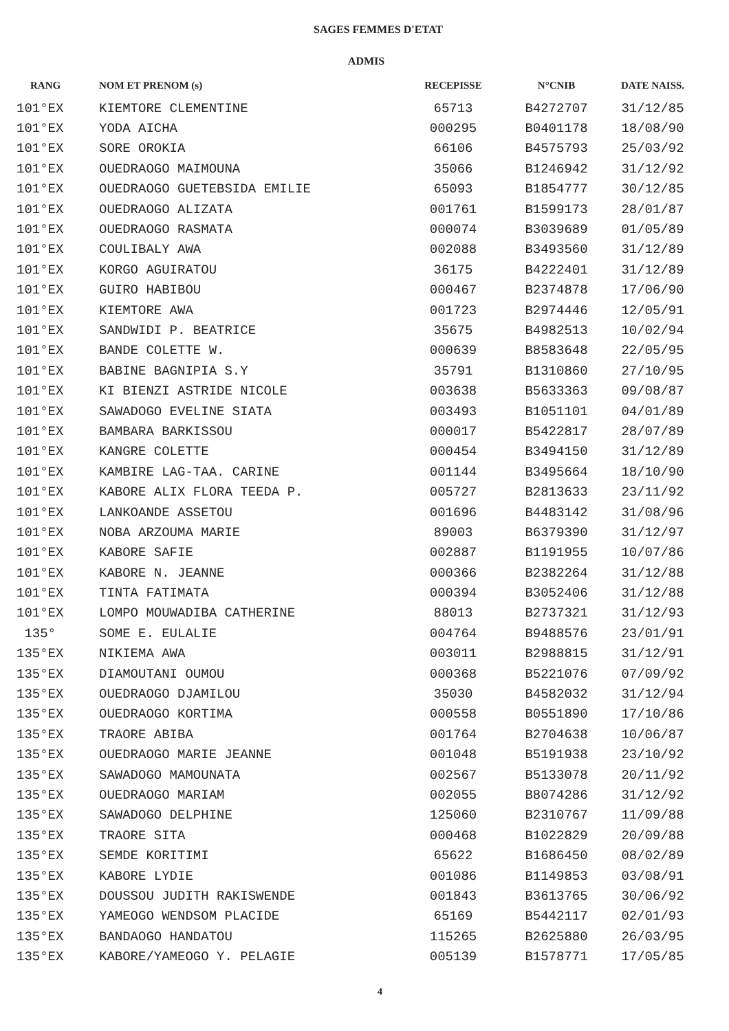SAGES FEMMES D'ETAT
ADMIS
| RANG | NOM ET PRENOM (s) | RECEPISSE | N°CNIB | DATE NAISS. |
| --- | --- | --- | --- | --- |
| 101°EX | KIEMTORE CLEMENTINE | 65713 | B4272707 | 31/12/85 |
| 101°EX | YODA AICHA | 000295 | B0401178 | 18/08/90 |
| 101°EX | SORE OROKIA | 66106 | B4575793 | 25/03/92 |
| 101°EX | OUEDRAOGO MAIMOUNA | 35066 | B1246942 | 31/12/92 |
| 101°EX | OUEDRAOGO GUETEBSIDA EMILIE | 65093 | B1854777 | 30/12/85 |
| 101°EX | OUEDRAOGO ALIZATA | 001761 | B1599173 | 28/01/87 |
| 101°EX | OUEDRAOGO RASMATA | 000074 | B3039689 | 01/05/89 |
| 101°EX | COULIBALY AWA | 002088 | B3493560 | 31/12/89 |
| 101°EX | KORGO AGUIRATOU | 36175 | B4222401 | 31/12/89 |
| 101°EX | GUIRO HABIBOU | 000467 | B2374878 | 17/06/90 |
| 101°EX | KIEMTORE AWA | 001723 | B2974446 | 12/05/91 |
| 101°EX | SANDWIDI P. BEATRICE | 35675 | B4982513 | 10/02/94 |
| 101°EX | BANDE COLETTE W. | 000639 | B8583648 | 22/05/95 |
| 101°EX | BABINE BAGNIPIA S.Y | 35791 | B1310860 | 27/10/95 |
| 101°EX | KI BIENZI ASTRIDE NICOLE | 003638 | B5633363 | 09/08/87 |
| 101°EX | SAWADOGO EVELINE SIATA | 003493 | B1051101 | 04/01/89 |
| 101°EX | BAMBARA BARKISSOU | 000017 | B5422817 | 28/07/89 |
| 101°EX | KANGRE COLETTE | 000454 | B3494150 | 31/12/89 |
| 101°EX | KAMBIRE LAG-TAA. CARINE | 001144 | B3495664 | 18/10/90 |
| 101°EX | KABORE ALIX FLORA TEEDA P. | 005727 | B2813633 | 23/11/92 |
| 101°EX | LANKOANDE ASSETOU | 001696 | B4483142 | 31/08/96 |
| 101°EX | NOBA ARZOUMA MARIE | 89003 | B6379390 | 31/12/97 |
| 101°EX | KABORE SAFIE | 002887 | B1191955 | 10/07/86 |
| 101°EX | KABORE N. JEANNE | 000366 | B2382264 | 31/12/88 |
| 101°EX | TINTA FATIMATA | 000394 | B3052406 | 31/12/88 |
| 101°EX | LOMPO MOUWADIBA CATHERINE | 88013 | B2737321 | 31/12/93 |
| 135° | SOME E. EULALIE | 004764 | B9488576 | 23/01/91 |
| 135°EX | NIKIEMA AWA | 003011 | B2988815 | 31/12/91 |
| 135°EX | DIAMOUTANI OUMOU | 000368 | B5221076 | 07/09/92 |
| 135°EX | OUEDRAOGO DJAMILOU | 35030 | B4582032 | 31/12/94 |
| 135°EX | OUEDRAOGO KORTIMA | 000558 | B0551890 | 17/10/86 |
| 135°EX | TRAORE ABIBA | 001764 | B2704638 | 10/06/87 |
| 135°EX | OUEDRAOGO MARIE JEANNE | 001048 | B5191938 | 23/10/92 |
| 135°EX | SAWADOGO MAMOUNATA | 002567 | B5133078 | 20/11/92 |
| 135°EX | OUEDRAOGO MARIAM | 002055 | B8074286 | 31/12/92 |
| 135°EX | SAWADOGO DELPHINE | 125060 | B2310767 | 11/09/88 |
| 135°EX | TRAORE SITA | 000468 | B1022829 | 20/09/88 |
| 135°EX | SEMDE KORITIMI | 65622 | B1686450 | 08/02/89 |
| 135°EX | KABORE LYDIE | 001086 | B1149853 | 03/08/91 |
| 135°EX | DOUSSOU JUDITH RAKISWENDE | 001843 | B3613765 | 30/06/92 |
| 135°EX | YAMEOGO WENDSOM PLACIDE | 65169 | B5442117 | 02/01/93 |
| 135°EX | BANDAOGO HANDATOU | 115265 | B2625880 | 26/03/95 |
| 135°EX | KABORE/YAMEOGO Y. PELAGIE | 005139 | B1578771 | 17/05/85 |
4